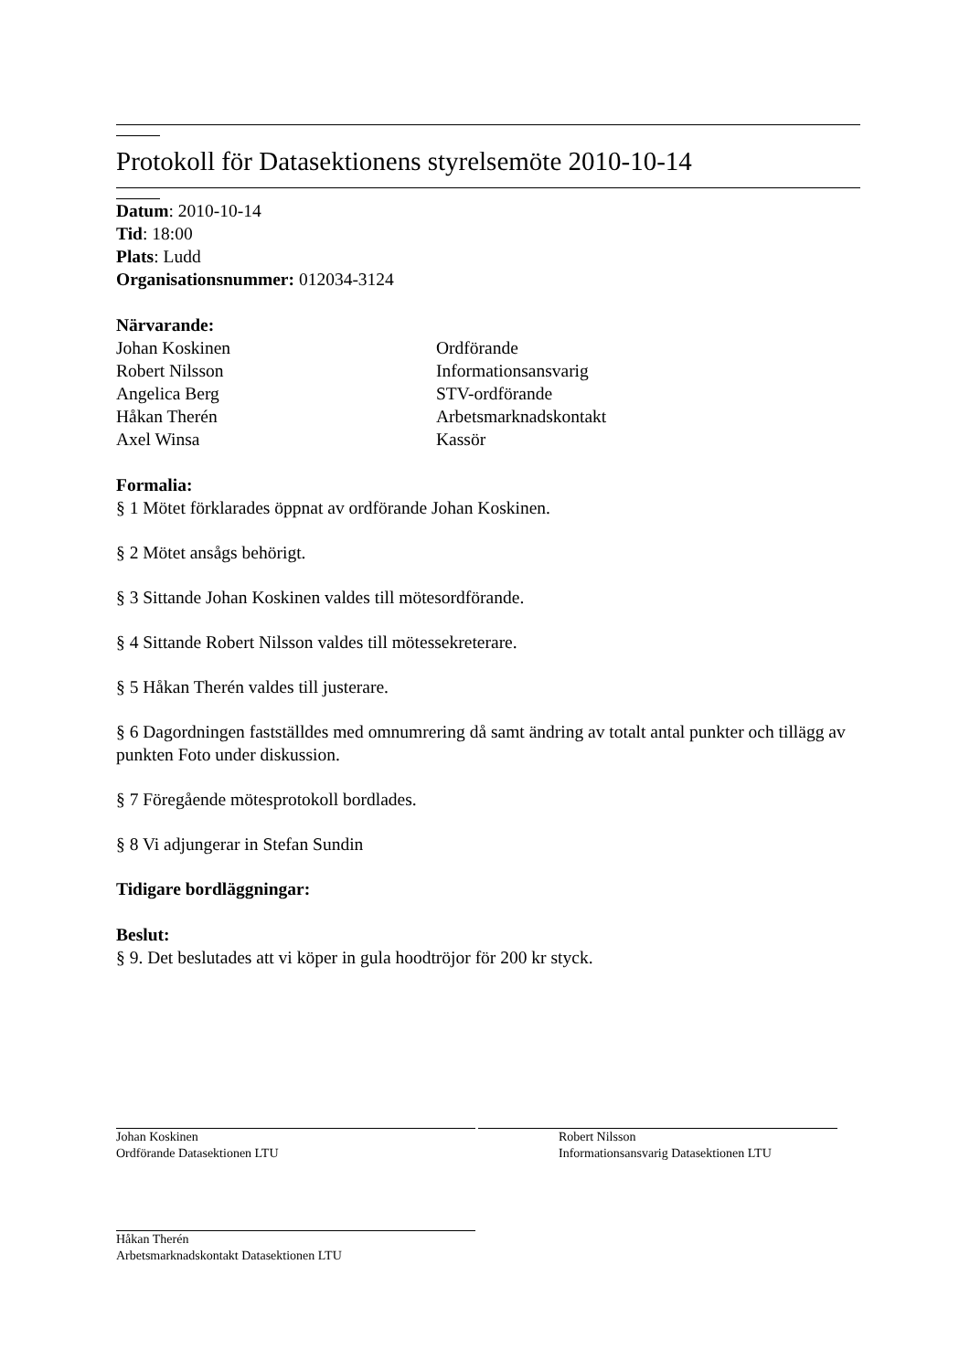Protokoll för Datasektionens styrelsemöte 2010-10-14
Datum: 2010-10-14
Tid: 18:00
Plats: Ludd
Organisationsnummer: 012034-3124
Närvarande:
Johan Koskinen Ordförande
Robert Nilsson Informationsansvarig
Angelica Berg STV-ordförande
Håkan Therén Arbetsmarknadskontakt
Axel Winsa Kassör
Formalia:
§ 1 Mötet förklarades öppnat av ordförande Johan Koskinen.
§ 2 Mötet ansågs behörigt.
§ 3 Sittande Johan Koskinen valdes till mötesordförande.
§ 4 Sittande Robert Nilsson valdes till mötessekreterare.
§ 5 Håkan Therén valdes till justerare.
§ 6 Dagordningen fastställdes med omnumrering då samt ändring av totalt antal punkter och tillägg av punkten Foto under diskussion.
§ 7 Föregående mötesprotokoll bordlades.
§ 8 Vi adjungerar in Stefan Sundin
Tidigare bordläggningar:
Beslut:
§ 9. Det beslutades att vi köper in gula hoodtröjor för 200 kr styck.
Johan Koskinen
Ordförande Datasektionen LTU
Robert Nilsson
Informationsansvarig Datasektionen LTU
Håkan Therén
Arbetsmarknadskontakt Datasektionen LTU